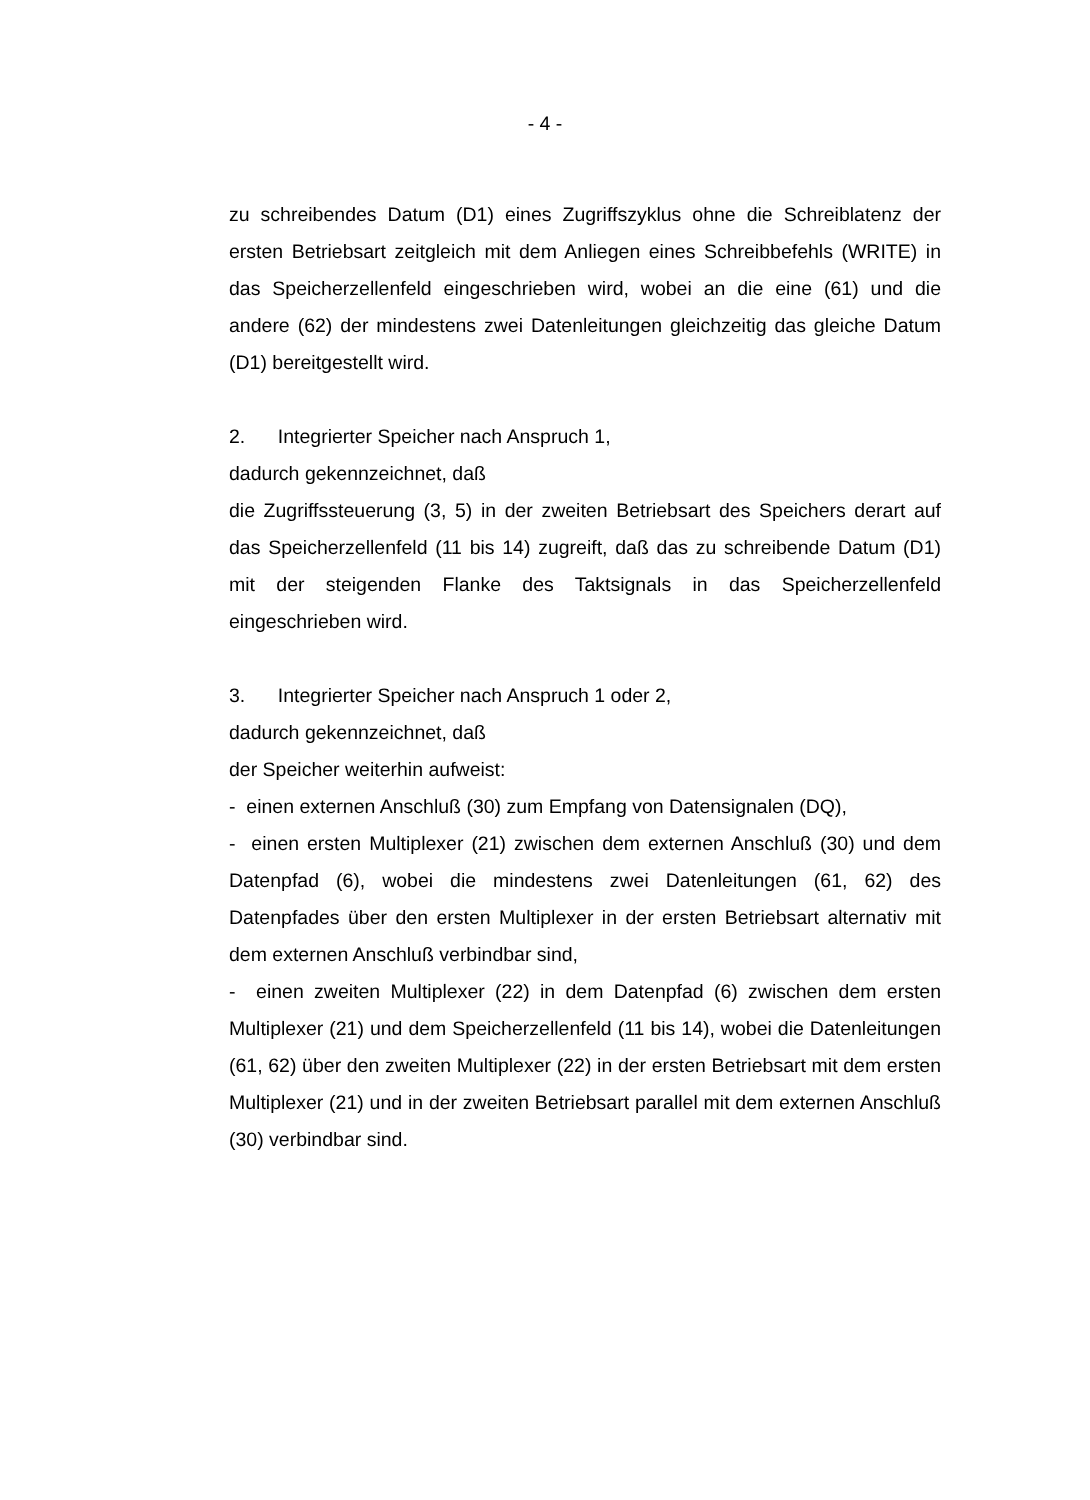- 4 -
zu schreibendes Datum (D1) eines Zugriffszyklus ohne die Schreiblatenz der ersten Betriebsart zeitgleich mit dem Anliegen eines Schreibbefehls (WRITE) in das Speicherzellenfeld eingeschrieben wird, wobei an die eine (61) und die andere (62) der mindestens zwei Datenleitungen gleichzeitig das gleiche Datum (D1) bereitgestellt wird.
2. Integrierter Speicher nach Anspruch 1,
dadurch gekennzeichnet, daß
die Zugriffssteuerung (3, 5) in der zweiten Betriebsart des Speichers derart auf das Speicherzellenfeld (11 bis 14) zugreift, daß das zu schreibende Datum (D1) mit der steigenden Flanke des Taktsignals in das Speicherzellenfeld eingeschrieben wird.
3. Integrierter Speicher nach Anspruch 1 oder 2,
dadurch gekennzeichnet, daß
der Speicher weiterhin aufweist:
- einen externen Anschluß (30) zum Empfang von Datensignalen (DQ),
- einen ersten Multiplexer (21) zwischen dem externen Anschluß (30) und dem Datenpfad (6), wobei die mindestens zwei Datenleitungen (61, 62) des Datenpfades über den ersten Multiplexer in der ersten Betriebsart alternativ mit dem externen Anschluß verbindbar sind,
- einen zweiten Multiplexer (22) in dem Datenpfad (6) zwischen dem ersten Multiplexer (21) und dem Speicherzellenfeld (11 bis 14), wobei die Datenleitungen (61, 62) über den zweiten Multiplexer (22) in der ersten Betriebsart mit dem ersten Multiplexer (21) und in der zweiten Betriebsart parallel mit dem externen Anschluß (30) verbindbar sind.